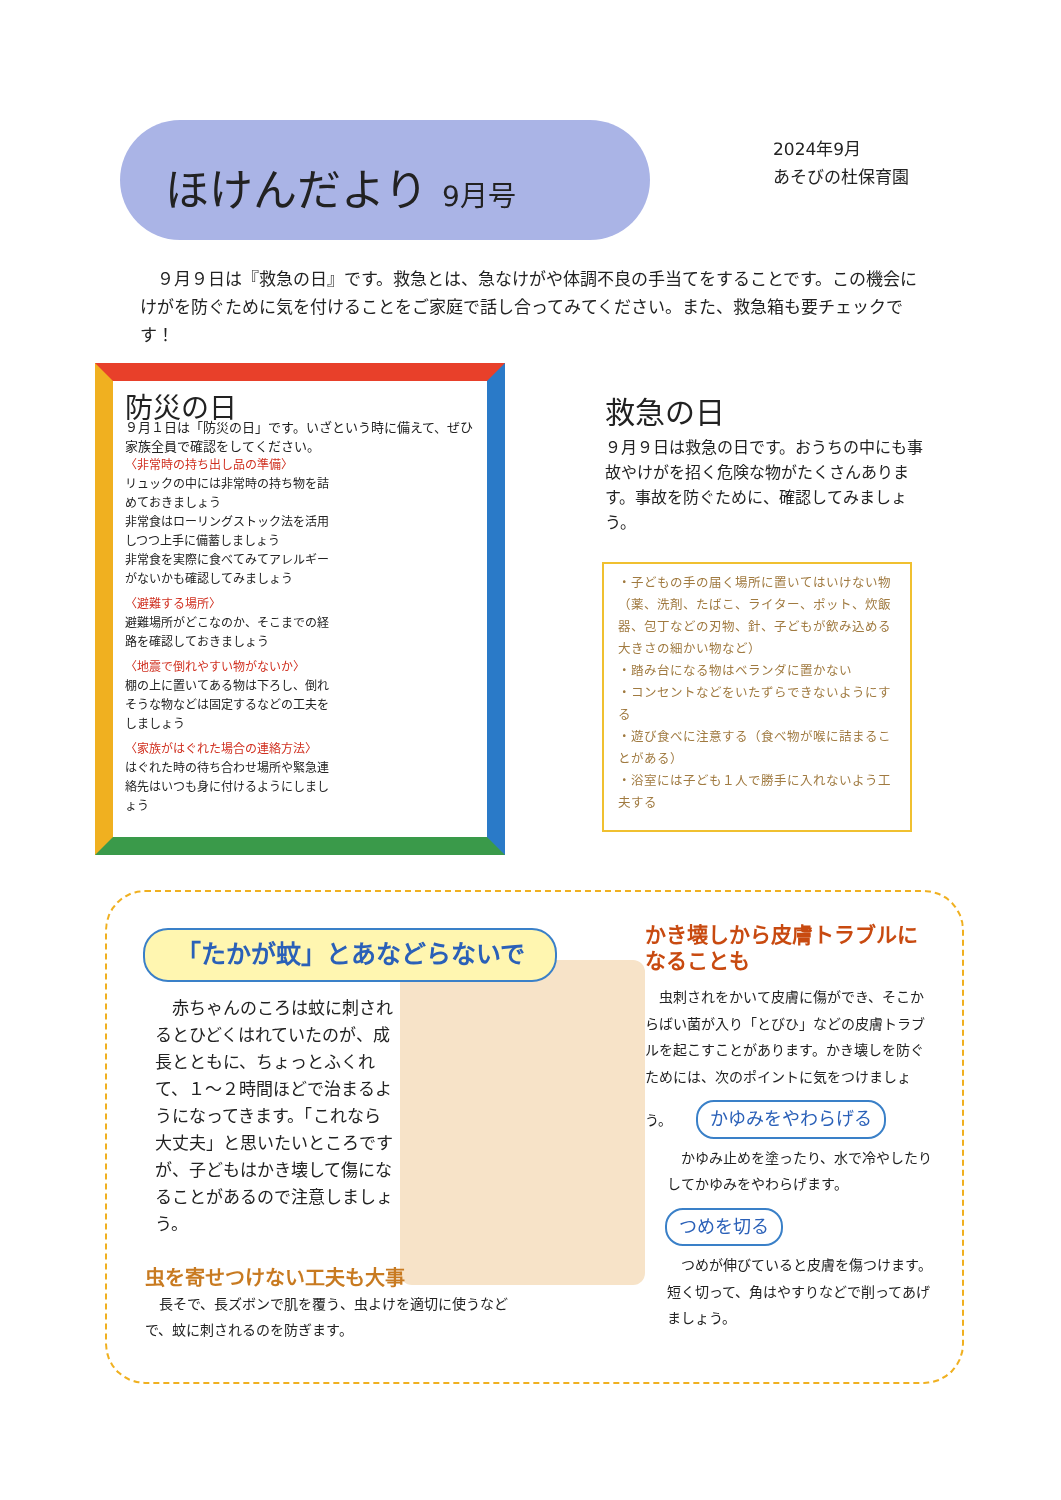ほけんだより 9月号
2024年9月
あそびの杜保育園
　９月９日は『救急の日』です。救急とは、急なけがや体調不良の手当てをすることです。この機会にけがを防ぐために気を付けることをご家庭で話し合ってみてください。また、救急箱も要チェックです！
防災の日
９月１日は「防災の日」です。いざという時に備えて、ぜひ家族全員で確認をしてください。
〈非常時の持ち出し品の準備〉
リュックの中には非常時の持ち物を詰めておきましょう
非常食はローリングストック法を活用しつつ上手に備蓄しましょう
非常食を実際に食べてみてアレルギーがないかも確認してみましょう
〈避難する場所〉
避難場所がどこなのか、そこまでの経路を確認しておきましょう
〈地震で倒れやすい物がないか〉
棚の上に置いてある物は下ろし、倒れそうな物などは固定するなどの工夫をしましょう
〈家族がはぐれた場合の連絡方法〉
はぐれた時の待ち合わせ場所や緊急連絡先はいつも身に付けるようにしましょう
救急の日
９月９日は救急の日です。おうちの中にも事故やけがを招く危険な物がたくさんあります。事故を防ぐために、確認してみましょう。
・子どもの手の届く場所に置いてはいけない物（薬、洗剤、たばこ、ライター、ポット、炊飯器、包丁などの刃物、針、子どもが飲み込める大きさの細かい物など）
・踏み台になる物はベランダに置かない
・コンセントなどをいたずらできないようにする
・遊び食べに注意する（食べ物が喉に詰まることがある）
・浴室には子ども１人で勝手に入れないよう工夫する
「たかが蚊」とあなどらないで
　赤ちゃんのころは蚊に刺されるとひどくはれていたのが、成長とともに、ちょっとふくれて、１～２時間ほどで治まるようになってきます。「これなら大丈夫」と思いたいところですが、子どもはかき壊して傷になることがあるので注意しましょう。
虫を寄せつけない工夫も大事
　長そで、長ズボンで肌を覆う、虫よけを適切に使うなどで、蚊に刺されるのを防ぎます。
かき壊しから皮膚トラブルになることも
　虫刺されをかいて皮膚に傷ができ、そこからばい菌が入り「とびひ」などの皮膚トラブルを起こすことがあります。かき壊しを防ぐためには、次のポイントに気をつけましょう。
かゆみをやわらげる
　かゆみ止めを塗ったり、水で冷やしたりしてかゆみをやわらげます。
つめを切る
　つめが伸びていると皮膚を傷つけます。短く切って、角はやすりなどで削ってあげましょう。